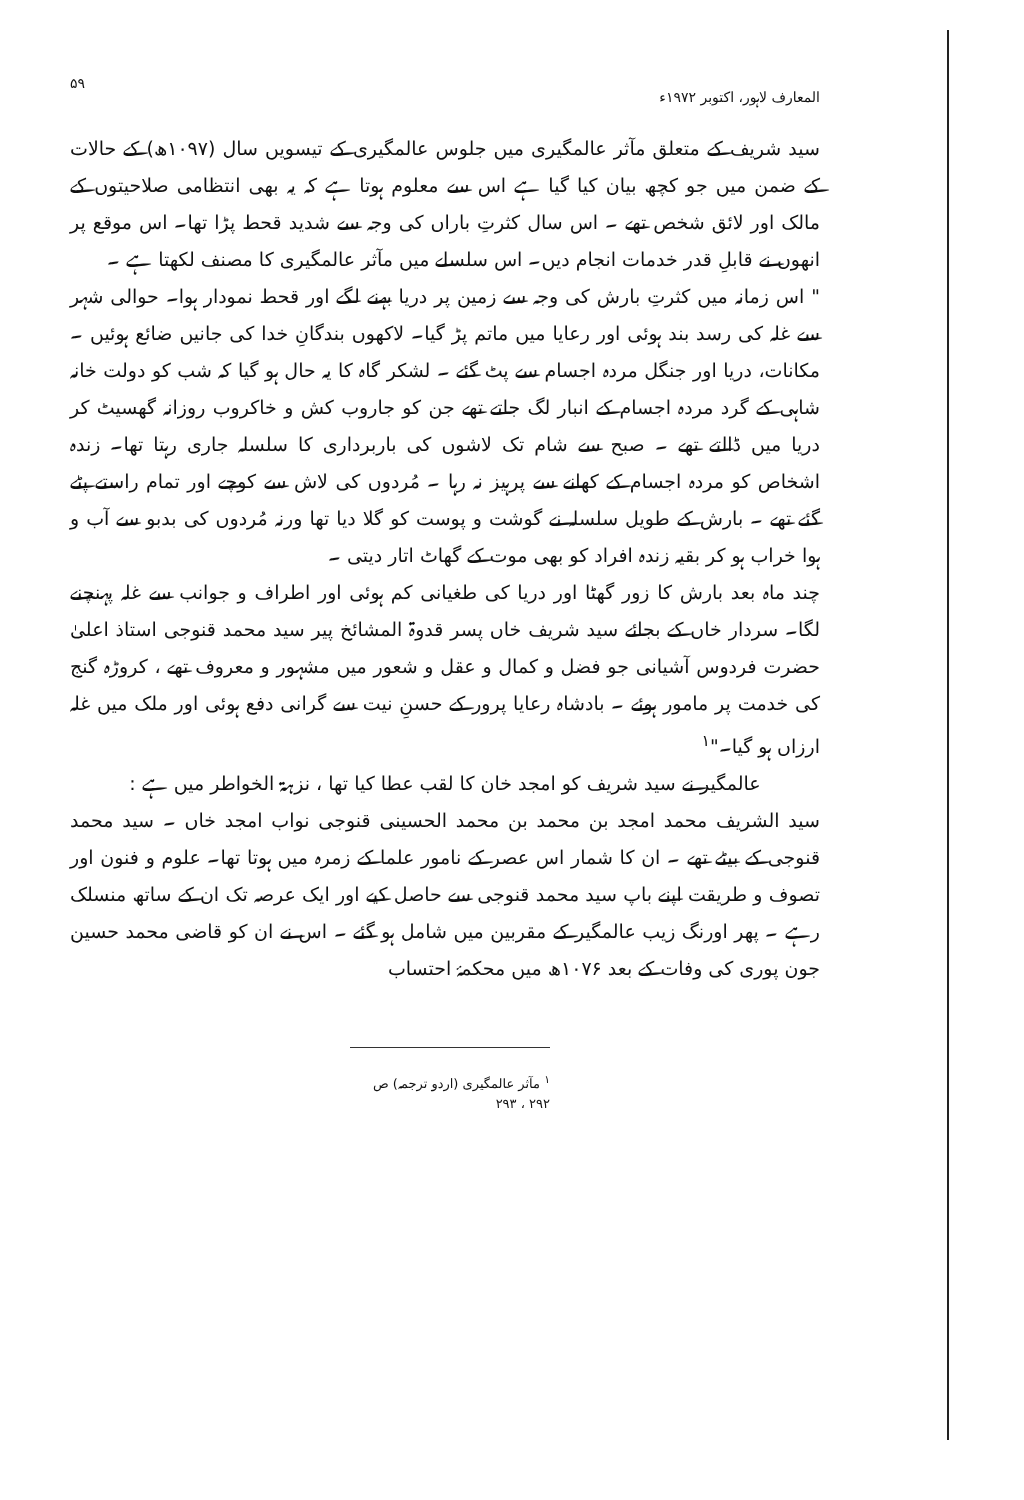المعارف لاہور، اکتوبر ۱۹۷۲ء ۵۹
سید شریف کے متعلق مآثر عالمگیری میں جلوس عالمگیری کے تیسویں سال (۱۰۹۷ھ) کے حالات کے ضمن میں جو کچھ بیان کیا گیا ہے اس سے معلوم ہوتا ہے کہ یہ بھی انتظامی صلاحیتوں کے مالک اور لائق شخص تھے ۔ اس سال کثرتِ باراں کی وجہ سے شدید قحط پڑا تھا۔ اس موقع پر انھوں نے قابلِ قدر خدمات انجام دیں۔ اس سلسلے میں مآثر عالمگیری کا مصنف لکھتا ہے ۔
" اس زمانہ میں کثرتِ بارش کی وجہ سے زمین پر دریا بہنے لگے اور قحط نمودار ہوا۔ حوالی شہر سے غلہ کی رسد بند ہوئی اور رعایا میں ماتم پڑ گیا۔ لاکھوں بندگانِ خدا کی جانیں ضائع ہوئیں ۔ مکانات، دریا اور جنگل مردہ اجسام سے پٹ گئے ۔ لشکر گاہ کا یہ حال ہو گیا کہ شب کو دولت خانہ شاہی کے گرد مردہ اجسام کے انبار لگ جاتے تھے جن کو جاروب کش و خاکروب روزانہ گھسیٹ کر دریا میں ڈالتے تھے ۔ صبح سے شام تک لاشوں کی باربرداری کا سلسلہ جاری رہتا تھا۔ زندہ اشخاص کو مردہ اجسام کے کھانے سے پرہیز نہ رہا ۔ مُردوں کی لاش سے کوچے اور تمام راستے پٹے گئے تھے ۔ بارش کے طویل سلسلہ نے گوشت و پوست کو گلا دیا تھا ورنہ مُردوں کی بدبو سے آب و ہوا خراب ہو کر بقیہ زندہ افراد کو بھی موت کے گھاٹ اتار دیتی ۔
چند ماہ بعد بارش کا زور گھٹا اور دریا کی طغیانی کم ہوئی اور اطراف و جوانب سے غلہ پہنچنے لگا۔ سردار خاں کے بجائے سید شریف خاں پسر قدوۃ المشائخ پیر سید محمد قنوجی استاذ اعلیٰ حضرت فردوس آشیانی جو فضل و کمال و عقل و شعور میں مشہور و معروف تھے ، کروڑہ گنج کی خدمت پر مامور ہوئے ۔ بادشاہ رعایا پرور کے حسنِ نیت سے گرانی دفع ہوئی اور ملک میں غلہ ارزاں ہو گیا۔"<sup>۱</sup>
عالمگیر نے سید شریف کو امجد خان کا لقب عطا کیا تھا ، نزہۃ الخواطر میں ہے :
سید الشریف محمد امجد بن محمد بن محمد الحسینی قنوجی نواب امجد خاں ۔ سید محمد قنوجی کے بیٹے تھے ۔ ان کا شمار اس عصر کے نامور علما کے زمرہ میں ہوتا تھا۔ علوم و فنون اور تصوف و طریقت اپنے باپ سید محمد قنوجی سے حاصل کیے اور ایک عرصہ تک ان کے ساتھ منسلک رہے ۔ پھر اورنگ زیب عالمگیر کے مقربین میں شامل ہو گئے ۔ اس نے ان کو قاضی محمد حسین جون پوری کی وفات کے بعد ۱۰۷۶ھ میں محکمۂ احتساب
<sup>۱</sup> مآثر عالمگیری (اردو ترجمہ) ص ۲۹۲ ، ۲۹۳